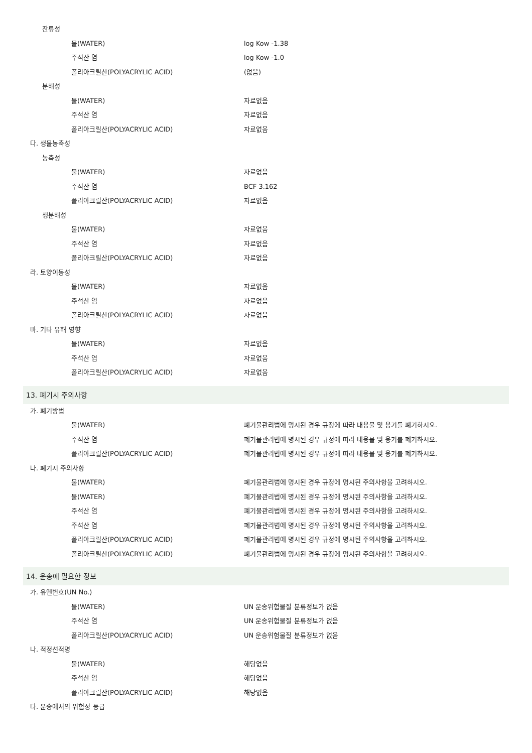잔류성
물(WATER) log Kow -1.38
주석산 염 log Kow -1.0
폴리아크릴산(POLYACRYLIC ACID) (없음)
분해성
물(WATER) 자료없음
주석산 염 자료없음
폴리아크릴산(POLYACRYLIC ACID) 자료없음
다. 생물농축성
농축성
물(WATER) 자료없음
주석산 염 BCF 3.162
폴리아크릴산(POLYACRYLIC ACID) 자료없음
생분해성
물(WATER) 자료없음
주석산 염 자료없음
폴리아크릴산(POLYACRYLIC ACID) 자료없음
라. 토양이동성
물(WATER) 자료없음
주석산 염 자료없음
폴리아크릴산(POLYACRYLIC ACID) 자료없음
마. 기타 유해 영향
물(WATER) 자료없음
주석산 염 자료없음
폴리아크릴산(POLYACRYLIC ACID) 자료없음
13. 폐기시 주의사항
가. 폐기방법
물(WATER) 폐기물관리법에 명시된 경우 규정에 따라 내용물 및 용기를 폐기하시오.
주석산 염 폐기물관리법에 명시된 경우 규정에 따라 내용물 및 용기를 폐기하시오.
폴리아크릴산(POLYACRYLIC ACID) 폐기물관리법에 명시된 경우 규정에 따라 내용물 및 용기를 폐기하시오.
나. 폐기시 주의사항
물(WATER) 폐기물관리법에 명시된 경우 규정에 명시된 주의사항을 고려하시오.
물(WATER) 폐기물관리법에 명시된 경우 규정에 명시된 주의사항을 고려하시오.
주석산 염 폐기물관리법에 명시된 경우 규정에 명시된 주의사항을 고려하시오.
주석산 염 폐기물관리법에 명시된 경우 규정에 명시된 주의사항을 고려하시오.
폴리아크릴산(POLYACRYLIC ACID) 폐기물관리법에 명시된 경우 규정에 명시된 주의사항을 고려하시오.
폴리아크릴산(POLYACRYLIC ACID) 폐기물관리법에 명시된 경우 규정에 명시된 주의사항을 고려하시오.
14. 운송에 필요한 정보
가. 유엔번호(UN No.)
물(WATER) UN 운송위험물질 분류정보가 없음
주석산 염 UN 운송위험물질 분류정보가 없음
폴리아크릴산(POLYACRYLIC ACID) UN 운송위험물질 분류정보가 없음
나. 적정선적명
물(WATER) 해당없음
주석산 염 해당없음
폴리아크릴산(POLYACRYLIC ACID) 해당없음
다. 운송에서의 위험성 등급